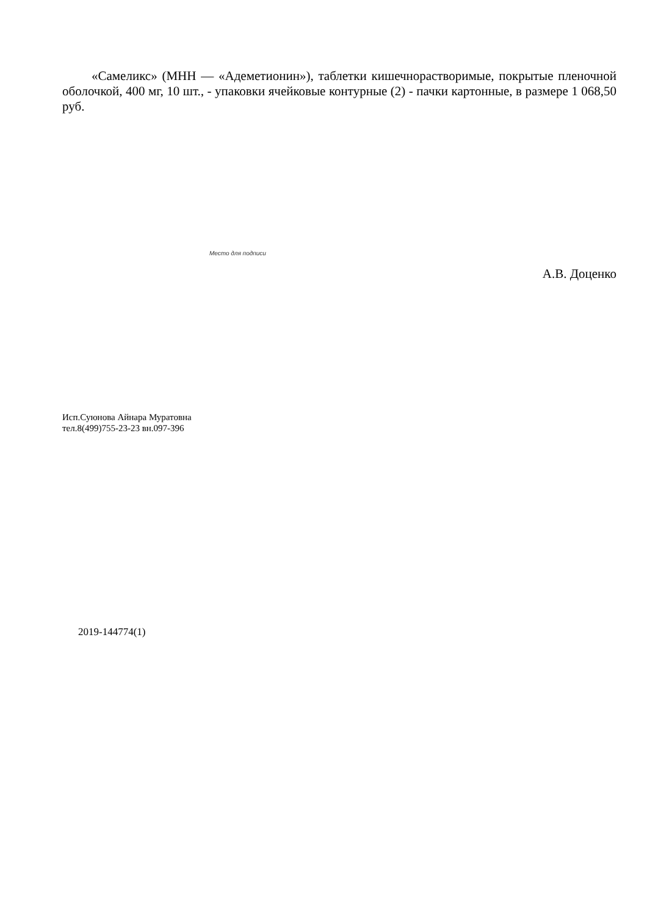«Самеликс» (МНН — «Адеметионин»), таблетки кишечнорастворимые, покрытые пленочной оболочкой, 400 мг, 10 шт., - упаковки ячейковые контурные (2) - пачки картонные, в размере 1 068,50 руб.
Место для подписи
А.В. Доценко
Исп.Суюнова Айнара Муратовна
тел.8(499)755-23-23 вн.097-396
2019-144774(1)